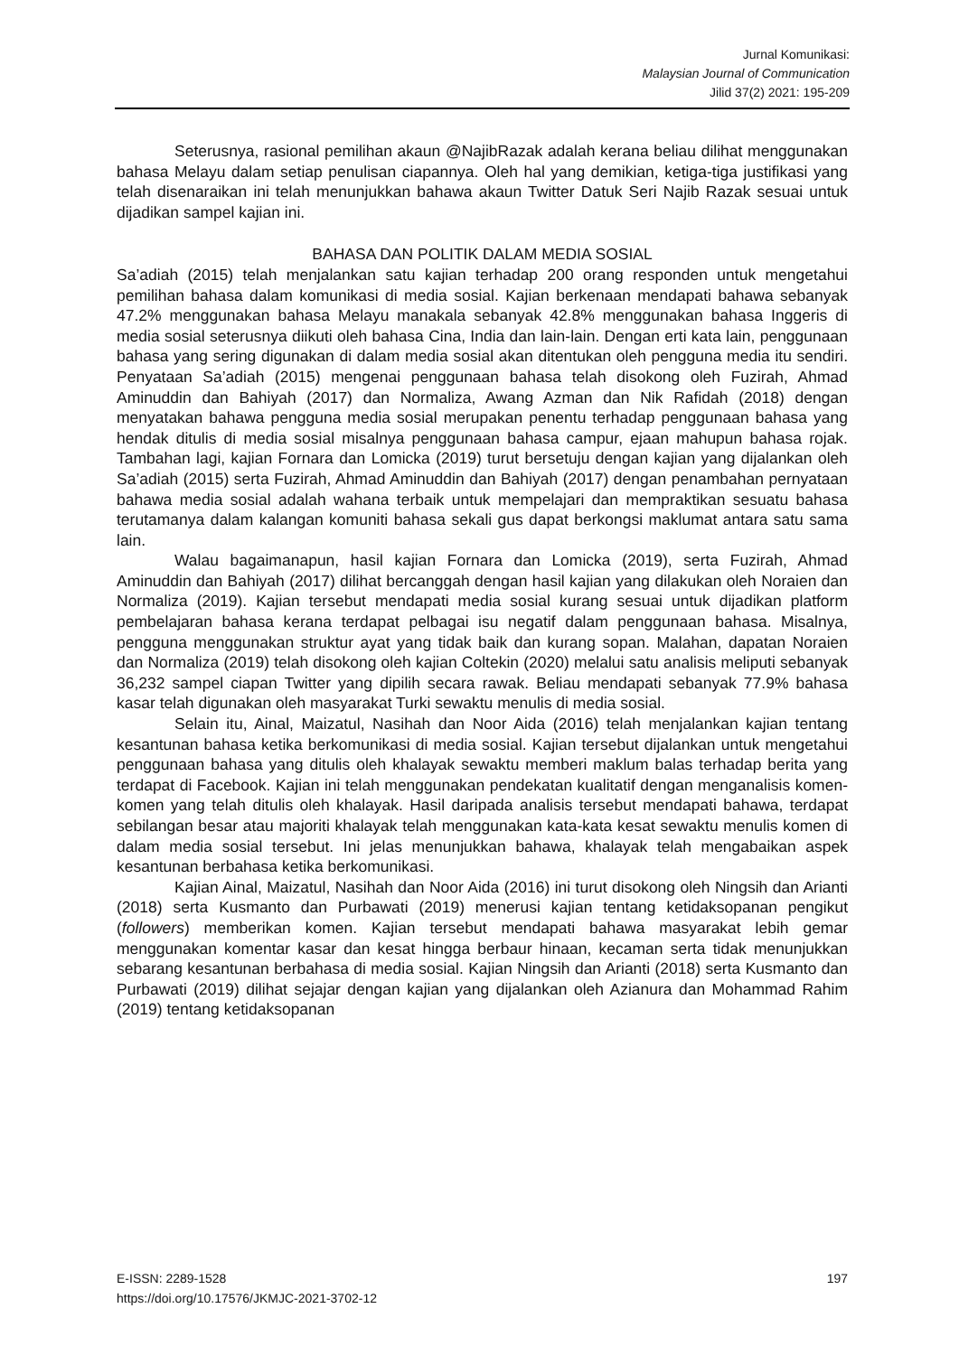Jurnal Komunikasi:
Malaysian Journal of Communication
Jilid 37(2) 2021: 195-209
Seterusnya, rasional pemilihan akaun @NajibRazak adalah kerana beliau dilihat menggunakan bahasa Melayu dalam setiap penulisan ciapannya. Oleh hal yang demikian, ketiga-tiga justifikasi yang telah disenaraikan ini telah menunjukkan bahawa akaun Twitter Datuk Seri Najib Razak sesuai untuk dijadikan sampel kajian ini.
BAHASA DAN POLITIK DALAM MEDIA SOSIAL
Sa’adiah (2015) telah menjalankan satu kajian terhadap 200 orang responden untuk mengetahui pemilihan bahasa dalam komunikasi di media sosial. Kajian berkenaan mendapati bahawa sebanyak 47.2% menggunakan bahasa Melayu manakala sebanyak 42.8% menggunakan bahasa Inggeris di media sosial seterusnya diikuti oleh bahasa Cina, India dan lain-lain. Dengan erti kata lain, penggunaan bahasa yang sering digunakan di dalam media sosial akan ditentukan oleh pengguna media itu sendiri. Penyataan Sa’adiah (2015) mengenai penggunaan bahasa telah disokong oleh Fuzirah, Ahmad Aminuddin dan Bahiyah (2017) dan Normaliza, Awang Azman dan Nik Rafidah (2018) dengan menyatakan bahawa pengguna media sosial merupakan penentu terhadap penggunaan bahasa yang hendak ditulis di media sosial misalnya penggunaan bahasa campur, ejaan mahupun bahasa rojak. Tambahan lagi, kajian Fornara dan Lomicka (2019) turut bersetuju dengan kajian yang dijalankan oleh Sa’adiah (2015) serta Fuzirah, Ahmad Aminuddin dan Bahiyah (2017) dengan penambahan pernyataan bahawa media sosial adalah wahana terbaik untuk mempelajari dan mempraktikan sesuatu bahasa terutamanya dalam kalangan komuniti bahasa sekali gus dapat berkongsi maklumat antara satu sama lain.
Walau bagaimanapun, hasil kajian Fornara dan Lomicka (2019), serta Fuzirah, Ahmad Aminuddin dan Bahiyah (2017) dilihat bercanggah dengan hasil kajian yang dilakukan oleh Noraien dan Normaliza (2019). Kajian tersebut mendapati media sosial kurang sesuai untuk dijadikan platform pembelajaran bahasa kerana terdapat pelbagai isu negatif dalam penggunaan bahasa. Misalnya, pengguna menggunakan struktur ayat yang tidak baik dan kurang sopan. Malahan, dapatan Noraien dan Normaliza (2019) telah disokong oleh kajian Coltekin (2020) melalui satu analisis meliputi sebanyak 36,232 sampel ciapan Twitter yang dipilih secara rawak. Beliau mendapati sebanyak 77.9% bahasa kasar telah digunakan oleh masyarakat Turki sewaktu menulis di media sosial.
Selain itu, Ainal, Maizatul, Nasihah dan Noor Aida (2016) telah menjalankan kajian tentang kesantunan bahasa ketika berkomunikasi di media sosial. Kajian tersebut dijalankan untuk mengetahui penggunaan bahasa yang ditulis oleh khalayak sewaktu memberi maklum balas terhadap berita yang terdapat di Facebook. Kajian ini telah menggunakan pendekatan kualitatif dengan menganalisis komen-komen yang telah ditulis oleh khalayak. Hasil daripada analisis tersebut mendapati bahawa, terdapat sebilangan besar atau majoriti khalayak telah menggunakan kata-kata kesat sewaktu menulis komen di dalam media sosial tersebut. Ini jelas menunjukkan bahawa, khalayak telah mengabaikan aspek kesantunan berbahasa ketika berkomunikasi.
Kajian Ainal, Maizatul, Nasihah dan Noor Aida (2016) ini turut disokong oleh Ningsih dan Arianti (2018) serta Kusmanto dan Purbawati (2019) menerusi kajian tentang ketidaksopanan pengikut (followers) memberikan komen. Kajian tersebut mendapati bahawa masyarakat lebih gemar menggunakan komentar kasar dan kesat hingga berbaur hinaan, kecaman serta tidak menunjukkan sebarang kesantunan berbahasa di media sosial. Kajian Ningsih dan Arianti (2018) serta Kusmanto dan Purbawati (2019) dilihat sejajar dengan kajian yang dijalankan oleh Azianura dan Mohammad Rahim (2019) tentang ketidaksopanan
E-ISSN: 2289-1528
https://doi.org/10.17576/JKMJC-2021-3702-12
197